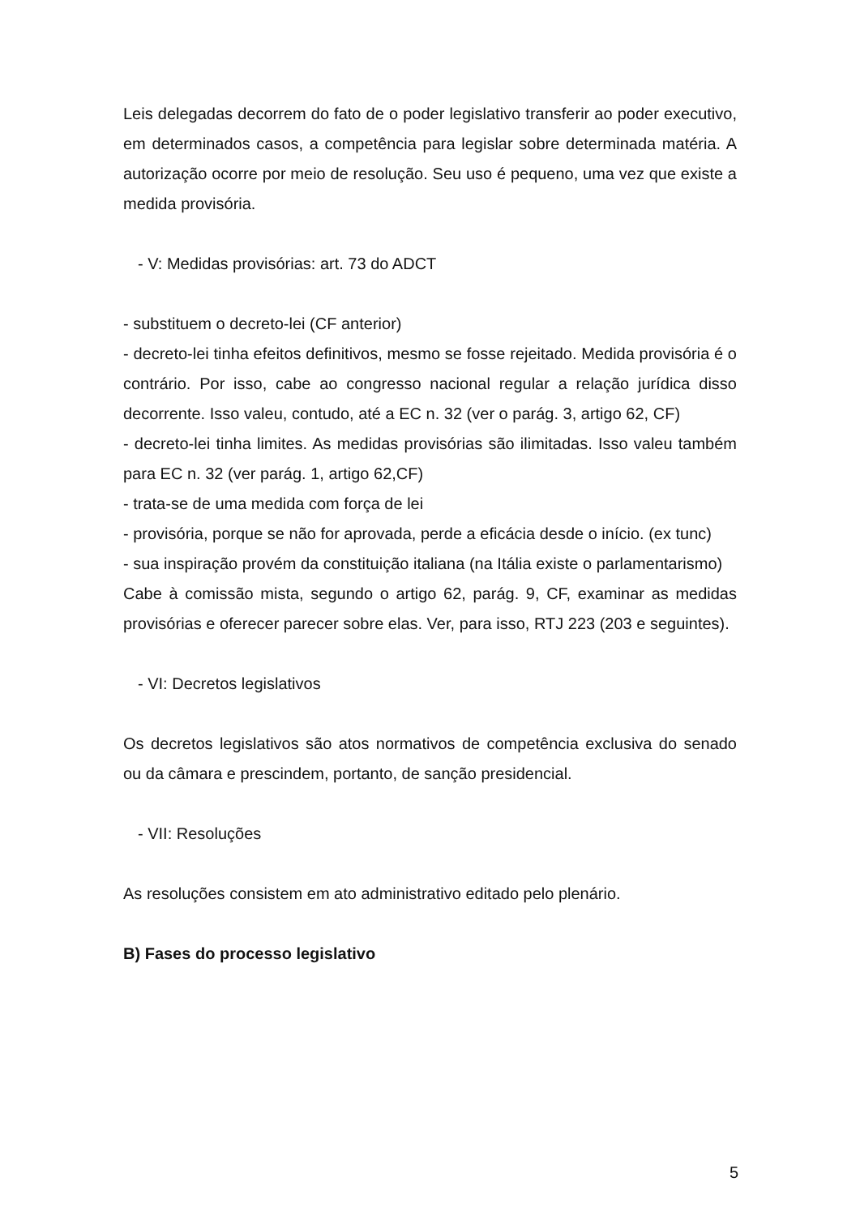Leis delegadas decorrem do fato de o poder legislativo transferir ao poder executivo, em determinados casos, a competência para legislar sobre determinada matéria. A autorização ocorre por meio de resolução. Seu uso é pequeno, uma vez que existe a medida provisória.
- V: Medidas provisórias: art. 73 do ADCT
- substituem o decreto-lei (CF anterior)
- decreto-lei tinha efeitos definitivos, mesmo se fosse rejeitado. Medida provisória é o contrário. Por isso, cabe ao congresso nacional regular a relação jurídica disso decorrente. Isso valeu, contudo, até a EC n. 32 (ver o parág. 3, artigo 62, CF)
- decreto-lei tinha limites. As medidas provisórias são ilimitadas. Isso valeu também para EC n. 32 (ver parág. 1, artigo 62,CF)
- trata-se de uma medida com força de lei
- provisória, porque se não for aprovada, perde a eficácia desde o início. (ex tunc)
- sua inspiração provém da constituição italiana (na Itália existe o parlamentarismo)
Cabe à comissão mista, segundo o artigo 62, parág. 9, CF, examinar as medidas provisórias e oferecer parecer sobre elas. Ver, para isso, RTJ 223 (203 e seguintes).
- VI: Decretos legislativos
Os decretos legislativos são atos normativos de competência exclusiva do senado ou da câmara e prescindem, portanto, de sanção presidencial.
- VII: Resoluções
As resoluções consistem em ato administrativo editado pelo plenário.
B) Fases do processo legislativo
5